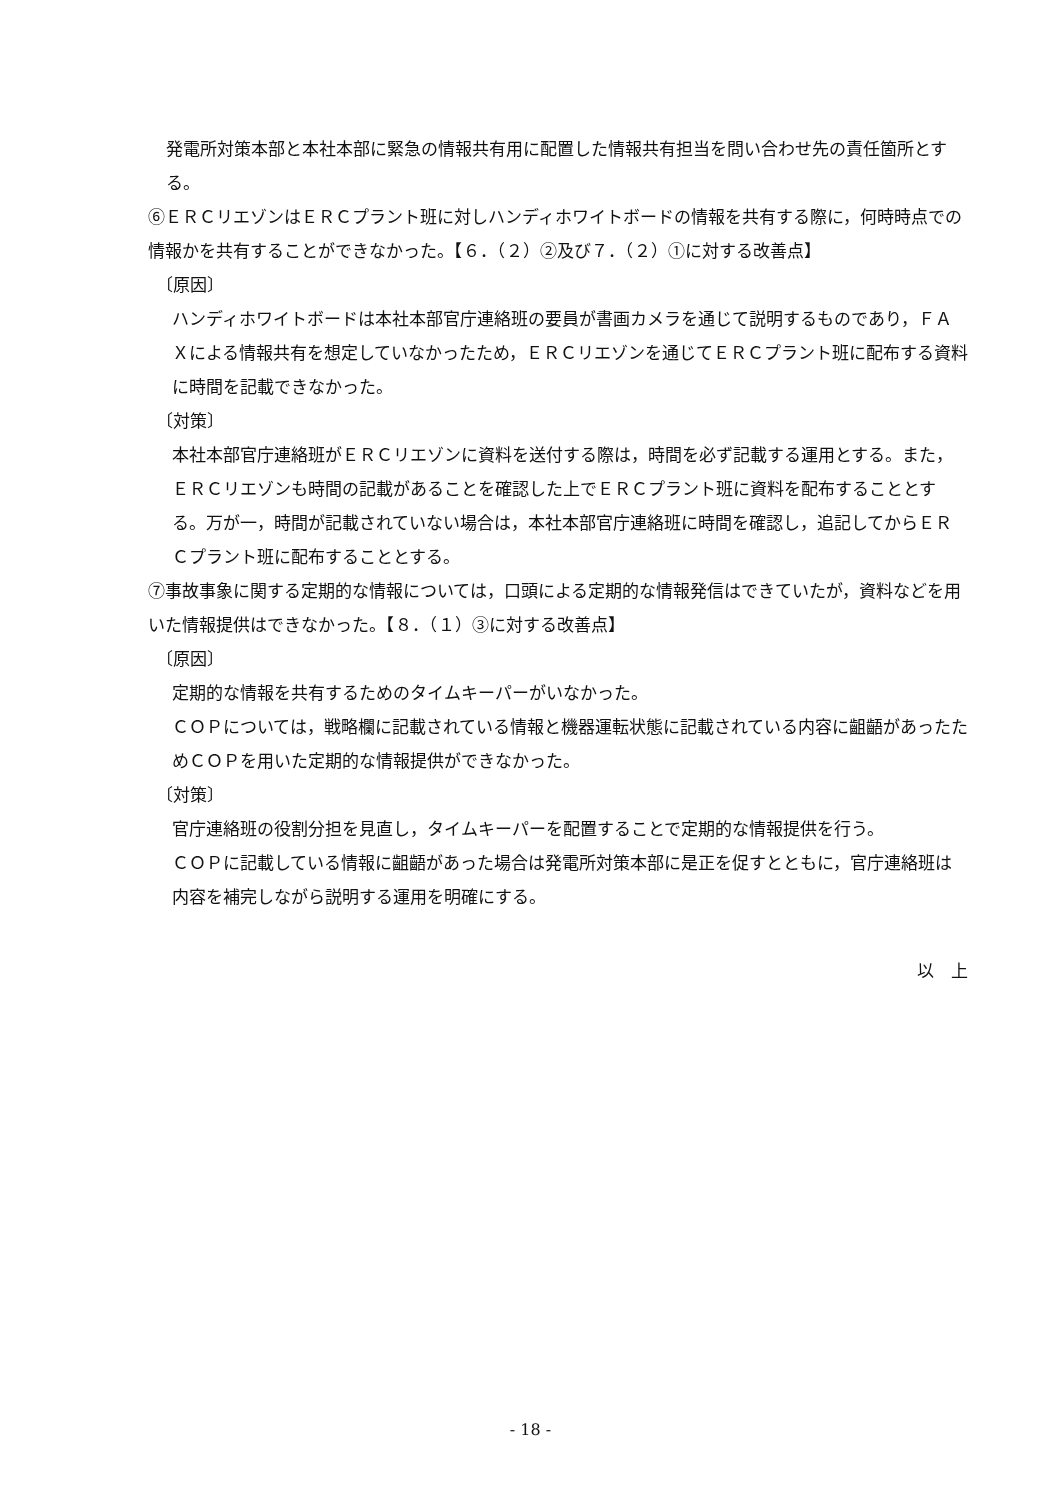発電所対策本部と本社本部に緊急の情報共有用に配置した情報共有担当を問い合わせ先の責任箇所とする。
⑥ＥＲＣリエゾンはＥＲＣプラント班に対しハンディホワイトボードの情報を共有する際に，何時時点での情報かを共有することができなかった。【６．（２）②及び７．（２）①に対する改善点】
〔原因〕
ハンディホワイトボードは本社本部官庁連絡班の要員が書画カメラを通じて説明するものであり，ＦＡＸによる情報共有を想定していなかったため，ＥＲＣリエゾンを通じてＥＲＣプラント班に配布する資料に時間を記載できなかった。
〔対策〕
本社本部官庁連絡班がＥＲＣリエゾンに資料を送付する際は，時間を必ず記載する運用とする。また，ＥＲＣリエゾンも時間の記載があることを確認した上でＥＲＣプラント班に資料を配布することとする。万が一，時間が記載されていない場合は，本社本部官庁連絡班に時間を確認し，追記してからＥＲＣプラント班に配布することとする。
⑦事故事象に関する定期的な情報については，口頭による定期的な情報発信はできていたが，資料などを用いた情報提供はできなかった。【８．（１）③に対する改善点】
〔原因〕
定期的な情報を共有するためのタイムキーパーがいなかった。
ＣＯＰについては，戦略欄に記載されている情報と機器運転状態に記載されている内容に齟齬があったためＣＯＰを用いた定期的な情報提供ができなかった。
〔対策〕
官庁連絡班の役割分担を見直し，タイムキーパーを配置することで定期的な情報提供を行う。
ＣＯＰに記載している情報に齟齬があった場合は発電所対策本部に是正を促すとともに，官庁連絡班は内容を補完しながら説明する運用を明確にする。
以　上
- 18 -